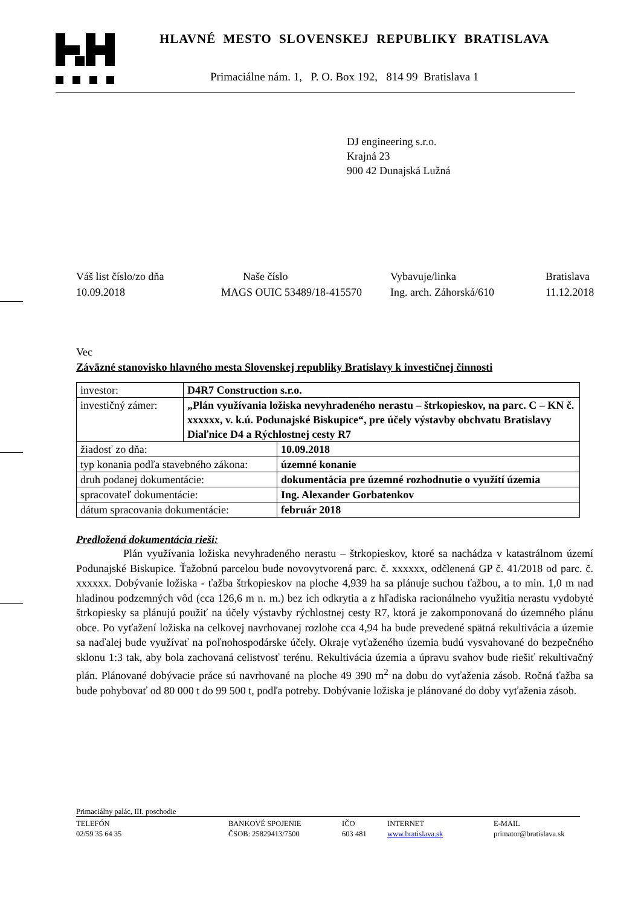HLAVNÉ MESTO SLOVENSKEJ REPUBLIKY BRATISLAVA
Primaciálne nám. 1, P. O. Box 192, 814 99 Bratislava 1
DJ engineering s.r.o.
Krajná 23
900 42 Dunajská Lužná
Váš list číslo/zo dňa
Naše číslo
Vybavuje/linka
Bratislava
10.09.2018
MAGS OUIC 53489/18-415570
Ing. arch. Záhorská/610
11.12.2018
Vec
Záväzné stanovisko hlavného mesta Slovenskej republiky Bratislavy k investičnej činnosti
| investor: | D4R7 Construction s.r.o. | |
| investičný zámer: | „Plán využívania ložiska nevyhradeného nerastu – štrkopieskov, na parc. C – KN č. xxxxxx, v. k.ú. Podunajské Biskupice“, pre účely výstavby obchvatu Bratislavy Diaľnice D4 a Rýchlostnej cesty R7 | |
| žiadosť zo dňa: | | 10.09.2018 |
| typ konania podľa stavebného zákona: | | územné konanie |
| druh podanej dokumentácie: | | dokumentácia pre územné rozhodnutie o využití územia |
| spracovateľ dokumentácie: | | Ing. Alexander Gorbatenkov |
| dátum spracovania dokumentácie: | | február 2018 |
Predložená dokumentácia rieši:
Plán využívania ložiska nevyhradeného nerastu – štrkopieskov, ktoré sa nachádza v katastrálnom území Podunajské Biskupice. Ťažobnú parcelou bude novovytvorená parc. č. xxxxxx, odčlenená GP č. 41/2018 od parc. č. xxxxxx. Dobývanie ložiska - ťažba štrkopieskov na ploche 4,939 ha sa plánuje suchou ťažbou, a to min. 1,0 m nad hladinou podzemných vôd (cca 126,6 m n. m.) bez ich odkrytia a z hľadiska racionálneho využitia nerastu vydobyté štrkopiesky sa plánujú použiť na účely výstavby rýchlostnej cesty R7, ktorá je zakomponovaná do územného plánu obce. Po vyťažení ložiska na celkovej navrhovanej rozlohe cca 4,94 ha bude prevedené spätná rekultivácia a územie sa naďalej bude využívať na poľnohospodárske účely. Okraje vyťaženého územia budú vysvahované do bezpečného sklonu 1:3 tak, aby bola zachovaná celistvosť terénu. Rekultivácia územia a úpravu svahov bude riešiť rekultivačný plán. Plánované dobývacie práce sú navrhované na ploche 49 390 m<sup>2</sup> na dobu do vyťaženia zásob. Ročná ťažba sa bude pohybovať od 80 000 t do 99 500 t, podľa potreby. Dobývanie ložiska je plánované do doby vyťaženia zásob.
Primaciálny palác, III. poschodie
TELEFÓN
BANKOVÉ SPOJENIE
IČO
INTERNET
E-MAIL
02/59 35 64 35
ČSOB: 25829413/7500
603 481
www.bratislava.sk
primator@bratislava.sk